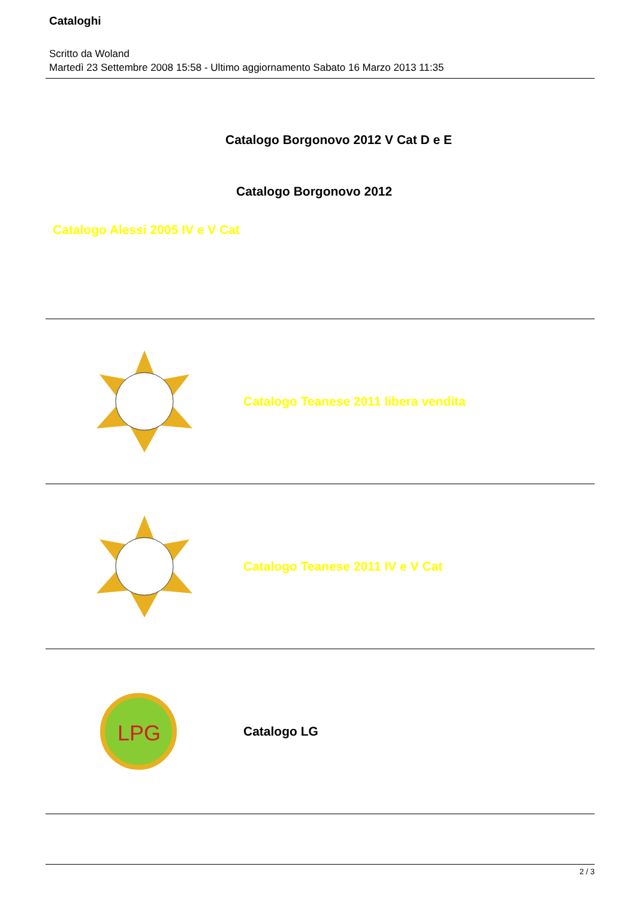Cataloghi
Scritto da Woland
Martedì 23 Settembre 2008 15:58 - Ultimo aggiornamento Sabato 16 Marzo 2013 11:35
Catalogo Borgonovo 2012 V Cat D e E
Catalogo Borgonovo 2012
Catalogo Alessi 2005 IV e V Cat
Catalogo Teanese 2011 libera vendita
Catalogo Teanese 2011 IV e V Cat
LPG
Catalogo LG
2 / 3